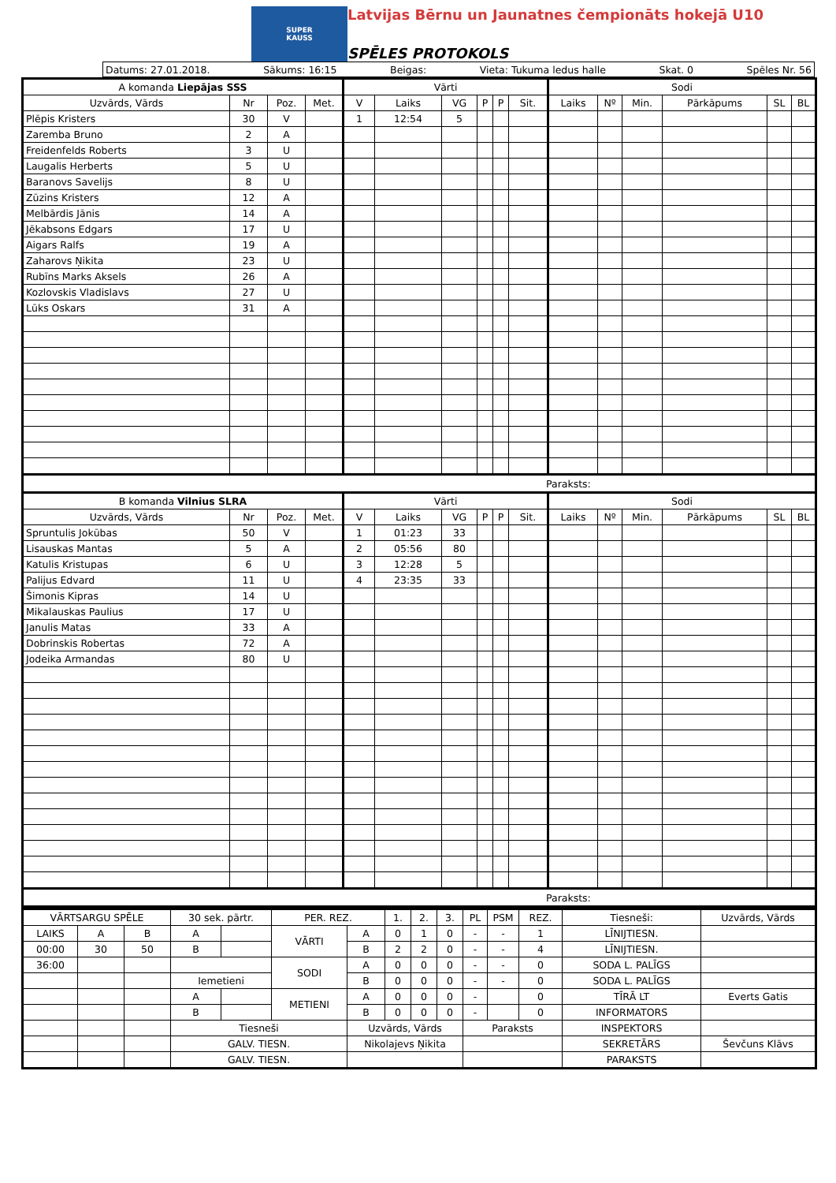SUPER
KAUSS
Latvijas Bērnu un Jaunatnes čempionāts hokejā U10
SPĒLES PROTOKOLS
Datums: 27.01.2018. Sākums: 16:15 Beigas: Vieta: Tukuma ledus halle Skat. 0 Spēles Nr. 56
| A komanda Liepājas SSS | | | | Vārti | | | | | | Sodi | | | | | |
| Uzvārds, Vārds | Nr | Poz. | Met. | V | Laiks | VG | P | P | Sit. | Laiks | Nº | Min. | Pārkāpums | SL | BL |
| Plēpis Kristers | 30 | V | | 1 | 12:54 | 5 | | | | | | | | | |
| Zaremba Bruno | 2 | A | | | | | | | | | | | | | |
| Freidenfelds Roberts | 3 | U | | | | | | | | | | | | | |
| Laugalis Herberts | 5 | U | | | | | | | | | | | | | |
| Baranovs Savelijs | 8 | U | | | | | | | | | | | | | |
| Zūzins Kristers | 12 | A | | | | | | | | | | | | | |
| Melbārdis Jānis | 14 | A | | | | | | | | | | | | | |
| Jēkabsons Edgars | 17 | U | | | | | | | | | | | | | |
| Aigars Ralfs | 19 | A | | | | | | | | | | | | | |
| Zaharovs Ņikita | 23 | U | | | | | | | | | | | | | |
| Rubīns Marks Aksels | 26 | A | | | | | | | | | | | | | |
| Kozlovskis Vladislavs | 27 | U | | | | | | | | | | | | | |
| Lūks Oskars | 31 | A | | | | | | | | | | | | | |
| Paraksts: | | | | | | | | | | | | | | | |
| B komanda Vilnius SLRA | | | | Vārti | | | | | | Sodi | | | | | |
| Uzvārds, Vārds | Nr | Poz. | Met. | V | Laiks | VG | P | P | Sit. | Laiks | Nº | Min. | Pārkāpums | SL | BL |
| Spruntulis Jokūbas | 50 | V | | 1 | 01:23 | 33 | | | | | | | | | |
| Lisauskas Mantas | 5 | A | | 2 | 05:56 | 80 | | | | | | | | | |
| Katulis Kristupas | 6 | U | | 3 | 12:28 | 5 | | | | | | | | | |
| Palijus Edvard | 11 | U | | 4 | 23:35 | 33 | | | | | | | | | |
| Šimonis Kipras | 14 | U | | | | | | | | | | | | | |
| Mikalauskas Paulius | 17 | U | | | | | | | | | | | | | |
| Janulis Matas | 33 | A | | | | | | | | | | | | | |
| Dobrinskis Robertas | 72 | A | | | | | | | | | | | | | |
| Jodeika Armandas | 80 | U | | | | | | | | | | | | | |
| Paraksts: | | | | | | | | | | | | | | | |
| VĀRTSARGU SPĒLE | | | 30 sek. pārtr. | | PER. REZ. | | 1. | 2. | 3. | PL | PSM | REZ. | Tiesneši: | Uzvārds, Vārds |
| LAIKS | A | B | A | | VĀRTI | A | 0 | 1 | 0 | - | - | 1 | LĪNIJTIESN. | |
| 00:00 | 30 | 50 | B | | | B | 2 | 2 | 0 | - | - | 4 | LĪNIJTIESN. | |
| 36:00 | | | | | SODI | A | 0 | 0 | 0 | - | - | 0 | SODA L. PALĪGS | |
| | | | Iemetieni | | | B | 0 | 0 | 0 | - | - | 0 | SODA L. PALĪGS | |
| | | | A | | METIENI | A | 0 | 0 | 0 | - | | 0 | TĪRĀ LT | Everts Gatis |
| | | | B | | | B | 0 | 0 | 0 | - | | 0 | INFORMATORS | |
| | | | Tiesneši | | | Uzvārds, Vārds | | | | Paraksts | | | INSPEKTORS | |
| | | | GALV. TIESN. | | | Nikolajevs Ņikita | | | | | | | SEKRETĀRS | Ševčuns Klāvs |
| | | | GALV. TIESN. | | | | | | | | | | PARAKSTS | |